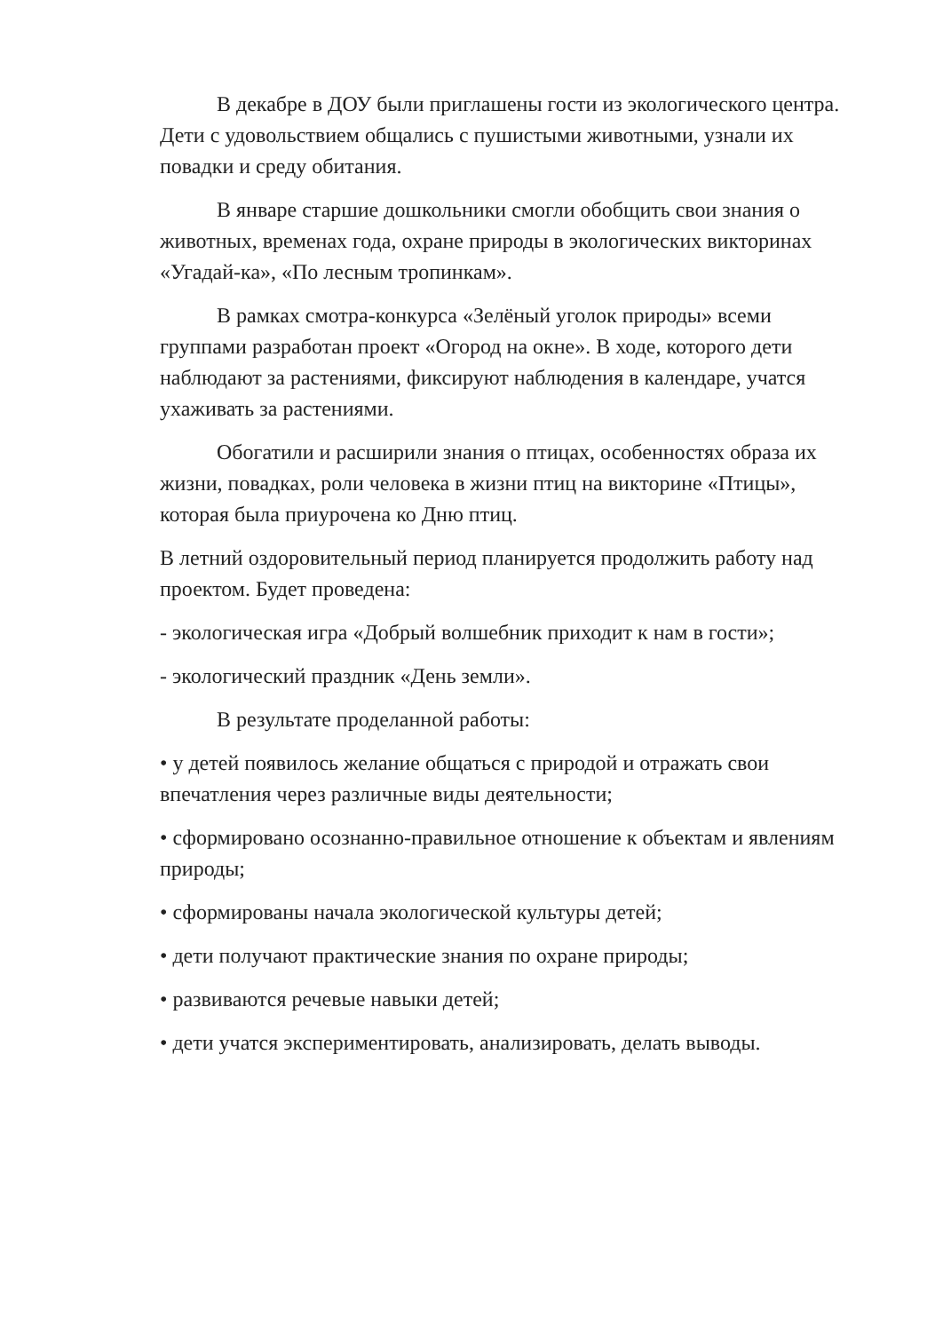В декабре в ДОУ были приглашены гости из экологического центра. Дети с удовольствием общались с пушистыми животными, узнали их повадки и среду обитания.
В январе старшие дошкольники смогли обобщить свои знания о животных, временах года, охране природы в экологических викторинах «Угадай-ка», «По лесным тропинкам».
В рамках смотра-конкурса «Зелёный уголок природы» всеми группами разработан проект «Огород на окне». В ходе, которого дети наблюдают за растениями, фиксируют наблюдения в календаре, учатся ухаживать за растениями.
Обогатили и расширили знания о птицах, особенностях образа их жизни, повадках, роли человека в жизни птиц на викторине «Птицы», которая была приурочена ко Дню птиц.
В летний оздоровительный период планируется продолжить работу над проектом. Будет проведена:
- экологическая игра «Добрый волшебник приходит к нам в гости»;
- экологический праздник «День земли».
В результате проделанной работы:
• у детей появилось желание общаться с природой и отражать свои впечатления через различные виды деятельности;
• сформировано осознанно-правильное отношение к объектам и явлениям природы;
• сформированы начала экологической культуры детей;
• дети получают практические знания по охране природы;
• развиваются речевые навыки детей;
• дети учатся экспериментировать, анализировать, делать выводы.